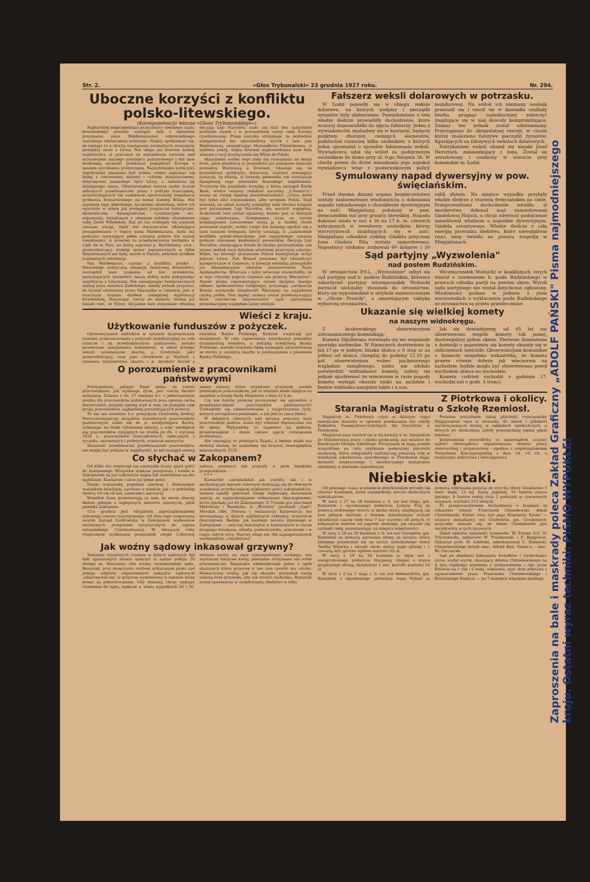Str. 2. «Głos Trybunalski» 23 grudnia 1927 roku. Nr. 294.
Uboczne korzyści z konfliktu polsko-litewskiego.
(Korespondencja własna «Głosu Trybunalskiego»).
Najbardziej nieprzejednani przeciwnicy obecnego rządu kowieńskiego powinni wystąpić dziś z żądaniem przyznania panu Waldemarasowi odpowiedniego wysokiego odznaczenia polskiego. Należy spodziewać się, że nastąpi to z chwilą nawiązania normalnych stosunków pomiędzy nami a Litwą. Nie ulega już bowiem żadnej wątpliwości, iż pracował on niezmiernie owocnie nad utrwaleniem naszego prestige'u państwowego i dał nam doskonałą możność przekonać poglądowo Europę o naszem wyrobieniu politycznem. Najwybitniejsi publicyści współcześni zmuszeni byli nolens volens zapoznać się bliżej z rzeczowemi danemi i cyframi statystycznemi, dotyczącemi przeszłego bytu Litwy, a zwłaszcza jej dzisiejszego stanu. Obserwowałem twarze nader licznie zebranych przedstawicieli prasy i polityki francuskiej, przysłuchujących się sumiennie opracowanej pogadance profesora Komarnickiego na temat kwestji Wilna. Nie zapomnę tego głębokiego, szczerego zdumienia, które ich ogarniało w miarę jak prelegent przytaczał historyczne, ekonomiczne, demograficzne, cywilizacyjne etc. argumenty, świadczące o rdzennie polskim charakterze całej Ziemi Wileńskiej. Raz po raz rozlegały się szeptem rzucane uwagi, bądź nie dwuznacznie zdradzające powątpiewanie o logice pana Waldemarasa, bądź też jaskrawo wyrażające pełen uznania podziw dla naszej cierpliwości. A przecież ta przedwieczorna herbatka w Cafe de la Paix, na którą zaprzsał p. Barthelemy, vice - przewodniczący komisji spraw zagranicznych w Izbie Deputowanych nie była, nawet w Paryżu, jedynem źródłem sumiennych informacji.
Pan Waldemaras, czyniąc z konfliktu polsko - litewskiego polityczną sensację światowej doniosłości, oszczędził nam szukania ad hoc pretekstów, pozwalających stwierdzić naszą dobrą wolę pokojowego współżycia z Litwinami. Nie umniejszając bezsprzecznych zasług pana ministra Zaleskiego, należy jednak przyznać, że tryumf odniesiony przez Marszałka w Genewie, jest w znacznym stopniu dziełem umiejętnej dyplomacji kowieńskiej. Nazywając rzeczy po imieniu, można już śmiało rzec, że Wilno, oficjalnie nam przyznane odnośną decyzją Ligi Narodów, stało się dziś bez zastrzeżeń polskiem nawet i w powszechnej opinji całej Europy cywilizowanej. Prasa paryska utrzymuje, że pośrednio zalegalizował ten sprawiedliwy wyrok i sam pan Waldemaras, oświadczając Marszałkowi Piłsudskiemu, iż wybiera pokój, wojna bowiem wypowiedziana nam była właśnie z racji przyłączenia się Wilna do Polski.
Aktualnemi wobec tego stały się rozważania na temat form, jakie przybiorą w przyszłości już pokojowe stosunki pomiędzy Warszawą a Kownem. Okazuje się, że przenikliwsi publicyści francuscy, trzeźwo oceniający sytuację, są zdania, iż formuła genewska nie rozwiązuje bynajmniej tego niezwykle doniosłego zagadnienia. Przytoczę dla przykładu krytykę, z którą wystąpił Emile Bure, wielce ceniony redaktor naczelny „L'Avenir'u": znany ze swojej lojalnej prawdomówności. „Litwa może być tylko albo sojusznikiem, albo wrogiem Polski. Stąd wniosek, że układ zawarty pomiędzy temi dwoma krajami pod patronatem Ligi Narodów, ma wartość względną. Aczkolwiek lont został zgaszony, bomba jest w dalszym ciągu naładowana. Stregemann wraz ze swoim kompanjonem Litwinowem mogą ją w każdej chwili ponownie zapalić, wobec czego nie możemy zgodzić się z tymi naszymi kolegami, którzy uważają, iż „załatwienie konfliktu polsko-litewskiego jest najwyższego uznania godnym sukcesem konferencji genewskiej. Decyzja Ligi Narodów, uświęcająca doszłe do skutku porozumienie, nie usuwa jednak racji dykalnie właściwej przyczyny zatargu: Wilno, na którego przyznanie Polsce kwestjonuje wciąż jeszcze Litwa. Pan Briand powinien był oświadczyć kategorycznie w Genewie, iż kwestję wileńską przesądziło już bezapelacyjnie odnośne postanowienie Rady Ambasadorów. Wówczas i tylko wówczas stwierdziłby, że w iego również pojęciu Genewa nie przeczy Wersalowi". Nawet pisma reprezentujące opinie skrajnie lewego odłamu społeczeństwa tutejszego, przyznają, „arogancja Kowna wystawiła cierpliwość Warszawy na wyjątkowo ciężką próbę. Tem lepiej! zadany został przekonywujący kłam oszczercze insynuowaniu nam uprawiania prowokacyjnej względem Litwy polityki.
Wieści z kraju.
Użytkowanie funduszów z pożyczek.
Opracowywanie wniosków w sprawie dysponowania sumami, przeznaczonemi z pożyczki stabilizacyjnej na cele rolnicze i na przedsiębiorstwa państwowe, zostało powierzone specjalnemu komitetowi, w skład którego weszli: wiceminister skarbu, p. Grodyński, jako przewodniczący, oraz jako członkowie p. Narbutt z ramienia ministerstwa skarbu i p. dyrektor Kozieł z ramienia Banku Polskiego. Komitet rozpoczął już działalność. W celu zapewnienia koordynacji pomiędzy działalnością komitetu, a polityką kredytową Banku Polskiego, wnioski komitetu będą wymagały zatwierdzenia ze strony p. ministra skarbu w porozumieniu z prezesem Banku Polskiego.
O porozumienie z pracownikami państwowymi
Porozumienie, jakiego Rząd unika, ze swemi pracownikami, jak wykazuje życie, jest rzeczą bardzo wskazaną. Ustawa z dn. 17 sierpnia b.r. o jednorazowym zasiłku dla pracowników państwowych poza ujemną cechą dorywczości, posiada szereg wad w tem, że pomijała całe grupy pracowników, najbardziej potrzebujących pomocy.
To też we wrześniu b.r. prezydjum Centralnej Komisji Porozumiewawczej związków zawodowych pracowników państwowych udało się do p. wicepremjera Bartla, wskazując na braki ogłoszonej ustawy, a więc nieobjęcie nią pracowników, przyjętych na służbę po dn. 1 stycznia 1926 r., pracowników kontraktowych, opłacanych z ryczałtu, sezonowych i próbnych, wreszcie emerytów.
Słuszność przedstawień przedstawicieli pracowników nie mogła być podana w wątpliwość, to też nastąpił szereg zmian ustawy, które stopniowo przyznały zasiłek pominiętym pracownikom, jak to ostatnio miało miejsce na zasadzie uchwały Rady Ministrów z dnia 12 b.m.
Czy nie byłoby prościej porozumieć się uprzednio z przedstawicielami pracowników państwowych? Uniknęłoby się zdenerwowania i rozgoryczenia tych, których początkowo pominięto, a nie jest to rzecz błaha.
W debatach obecnych nad sprawą poprawy bytu pracowników państw. winni być również dopuszczeni oni do głosu. Wpłynęłoby to napewno na głębsze, gruntowniejsze i danie celowe ujęcie rozwiązanie problematu.
Nie zmniejszy to prestige'u Rządu, a będzie miało ten dodatni skutek, że unikniemy się krzywd, bezwzględnia mimowolnych. P.I.D.
Co słychać w Zakopanem?
Od kilku dni rozpoczął się niezwykle liczny zjazd gości do Zakopanego. Wszystkie większe pensjonaty i hotele w Zakopanem są już całkowicie zajęte lub zamówione na dni najbliższe. Kawiarnie i ulice już pełne gości.
Dzięki wspaniałej pogodzie zimowej i doskonałym warunkom śnieżnym, zarówno w mieście, jak i w pobliskiej okolicy roi się od sań, saneczek i narciarzy.
Wszelkie dane przemawiają za tem, że sezon obecny będzie jednym z najlepszych sezonów zimowych, jakie pamięta Zakopane.
15-y grudnia jest oficjalnem zapoczątkowaniem zimowego sezonu turystycznego. Od dnia tego rozpoczyna zwykle Zarząd Uzdrowiska w Zakopanem wydawanie sezonowych przepustek turystycznych do rejonu tatrzańskiego Czechosłowacji. W bieżącym roku rozpoczęcie wydawania przepustek uległo 2-dniowej zwłoce, ponieważ nie przyszły w porę blankiety przepustkowe.
* * *
Kawiarnie zakopiańskie jak zwykle, tak i w nachodzącym sezonie zimowym dostosują się do obecnych zamiłowań przytłaczającej większości gości zakopiańskich. Ledwie opadły pierwsze śniegi rozpoczęły karwiarnie wyścig za najmodniejszemi orkiestrami dancingowemi, które zjechały już do Zakopanego. U Trzaski gra jazz-band Melodvaty i Bundzika, w „Bristolu" jazzband „Szał"; Morskie Oko, Polonia i restauracja Karpowicza też sprowadzają w dniach najbliższych orkiestry, oczywiście dancingowe. Będzie, jak każdego sezonu zimowego w Zakopanem — zwyczaj dancingów w kawiarniach w czasie drugiego śniadania, obiadu, podwieczorku, wieczorem i w ciągu całych nocy. Starczy zdaje się, dla najzagorzalszych zwolenników „charlestona".
Jak woźny sądowy inkasował grzywny?
Tematem ożywionych rozmów w kołach sądowych był fakt ujawnionych świeżo nadużyć w sądzie pokoju 26 okręgu m. Warszawy. Oto woźny wymienionego sądu, Banasiak, przy doręczaniu osobom wskazanym przez sąd pokoju odpisów odpowiednich nakazów sądowych „ofiarowywał się" iż grzywnę wymienioną w nakazie może ponać za pokwitowaniem. Gdy skazany, chcąc uniknąć chodzenia do sądu, wpłacał w wielu wypadkach 20 i 30- złotowe kwoty na ręce niesumiennego woźnego, ten wystawiał fałszywe kwity, pieniądze otrzymane zaś sobie przywłaszczał. Banasiaka zdemaskowała jedna z ogób skazanych która grzywnę w ten sam sposób mu uiściła. Nieenczciwy woźny, jak się okazało, prowadził swoją własną listę grzywien, aby nie stracić rachunku. Banasiak został zawieszony w urzędowaniu, śledztwo w toku.
Fałszerz weksli dolarowych w potrzasku.
W Łodzi pojawiły się w obiegu weksle dolarowe, na których podpisy i pieczątki żyrantów były sfałszowane. Powiadomione o tem władze śledcze prowadziły dochodzenie, które wczoraj doprowadziło do ujęcia fałszerzy. Jeden z wywiadowców, znalazłszy się w kawiarni, będącej punktem zbornym ciemnych elementów, podsłuchał rozmowę kilku osobników, z których jeden opowiadał o sposobie fałszowania weksli. Wywiadowca udał się wślad za podejrzanym osobnikiem do domu przy ul. 6-go Sierpnia 36. W chwilę potem do drzwi mieszkania jego zapukał wywiadowca wraz z posterunkowym policji mundurowej. Na widok ich nieznany osobnik przeraził się i rzucił się w kierunku szuflady biurka pragnąc najwidoczniej zniszczyć znajdujące się w niej dowody kompromitujące. Zamiar ten jednak został udaremniony. Przystąpiono do skrupulatnej rewizji, w czasie której znaleziono fałszywe pieczątki żyrantów, figurujących na fałszywych wekslach dolarowych.
Fabrykantem weksli okazał się niejaki Józef Hersztark, zamieszkujący z żoną. Został on aresztowany i osadzony w areszcie przy komendzie m. Łodzi.
Symulowany napad dywersyjny w pow. święciańskim.
Przed dwoma dniami organa bezpieczeństwa zostały zaalarmowane wiadomością o dokonaniu napadu rabunkowego o charakterze dywersyjnym na zaść. Miejgielany, położony w pow. święciańskim tuż przy granicy litewskiej. Napadu dokonać miało w noc z 16 na 17 b. m. czterech uzbrojonych w rewolwery osobników, którzy sterroryzowali znajdujących się w zaść. Miejgielany członków rodziny Gindela przyczem żona Gindela Etla została zamordowana. Napastnicy rzekomo zrabowali 60 dolarów i 30 rubli złotem. Na miejsce wypadku przybyły władze śledcze z starostą święciańskim na czele. Przeprowadzone dochodzenie ustaliło, iż morderstwa dokonał mąż zamordowanej Gindelowej Nojach, a chcąc odwrócić podejrzenie zameldował władzom o napadzie dywersyjnym. Gindela aresztowano. Władze śledcze z całą energją prowadzą śledztwo, które niewątpliwie rzuci snop światła na ponurą tragedję w Miejgielanach.
Sąd partyjny „Wyzwolenia"
nad posłem Rudzińskim.
W stronnictwie P.S.L. „Wyzwolenie" odbył się sąd partyjny nad b. posłem Rudzińskim, któremu oskarżyciel partyjny wicemarszałek Woźnicki zarzucał nielojalny stosunek do stronnictwa, który się wypowiedział w artykule zamieszczonym w „Głosie Prawdy", a omawiającym taktykę wyborczą stronnictwa.
Wicemarszałek Woźnicki w konkluzjach swych wniósł o zawieszenie b. posła Rudzińskiego w prawach członka partji na pewien okres. Wyrok sądu partyjnego nie został dotychczas ogłoszony. Wiadomości podane w jednem z pism warszawskich o wykluczenia posła Rudzińskiego ze stronnictwa są przeto przedwczesne.
Ukazanie się wielkiej komety
na naszym widnokręgu.
Z krakowskiego obserwatorjum astronomicznego komunikują:
Kometa Skjellerupa rozwinęła się we wspaniałe zjawisko niebieskie. W Niemczech dostrzeżono ją już 17-go w pełnym blasku słońca o 8 stop ni na północ od słońca. Onegdaj do godziny 12.10 po poł. obserwatorjum wobec pochmurnego względnie zamglonego, nieba nie zdołało potwierdzić widzialności komety, należy się jednak spodziewać że wieczorem w razie pogody kometa wystąpi okazale nisko na zachdzie i będzie widzialna nazajutrz także i u nas.
Jak się dowiadujemy, od 45 lat nie obserwowano wogóle komety tak jasnej, dostrzegalnej gołem okiem. Pierwsze doniesienia z Australji o pojawieniu się komety okazały się w obliczeniach nieścisłe. Obserwatorjum komunikat o komecie uzupełnia wskazówką, że kometa prawie równie dobrze jak wieczorem na zachodzie, będzie mogła być obserwowana przed wschodem słońca na wschodzie.
Kometa codzień zachodzi o godzinie 17, wschodzi zaś o godz. 4 (rano).
Z Piotrkowa i okolicy.
Starania Magistratu o Szkołę Rzemiosł.
Magistrat m. Piotrkowa czyni w dalszym ciągu energiczne starania w sprawie przekazania mu szkoły Zakładów Przemysłowo-Szkolnych dla Inwalidów w Piotrkowie.
Magistrat nasz zwrócił się w tej kwestji w m. listopadzie do Ministerstwa pracy i opieki społecznej, zaś ostatnio do Kuratorjum Okręgu Szkolnego. Poczynania te mają przede wszystkiem na celu uzyskanie podważnej placówki naukowej, która odegrałaby nadzwyczaj poważną rolę w dziedzinie szkolnictwa zawodowego w Piotrkowie dając możność praktycznego i teoretycznego kształcenia młodzieży w kierunku zawodowym.
Pozatem posiadanie takiej placówki rozwiązałoby Magistratowi ręce w stosunku do sierot i półsierot wychowywanych dzisiaj w zakładach opiekuńczych, a których po skończeniu szkoły powszechnej niema gdzie lokować.
Jednocześnie pozwoliłoby to samorządom uczynić zadość obowiązkowi organizowania domów pracy dobrowolnej i przymusowej - zgodnie z rozporządzeniem Prezydenta Rzeczypospolitej z dnia 14. 10 r.b. o zwalczaniu żebractwa i włóczęgostwa.
Niebieskie ptaki.
Od pewnego czasu w powiecie piotrkowskim poczęły się zdarzać kradzieże, które zaniepokoiły mocno okolicznych mieszkańców.
W nocy z 27 na 28 kwietnia r. b. we wsi Ozga, gm. Kamieńsk z ogrodzonego podwórza Justyny Fraj za pomocą zrobionego otworu w dachu obory, znajdującej się pod jednym dachem z domem mieszkalnym zostało skradzione czarne cielę oraz 7 kur wartości 68 złotych. O kilkanaście metrów od zagrody złodzieje, jak okazało się zarżnęli cielę, pozostawiając na miejscu wnętrzności.
W nocy z 29 na 30 kwietnia r. b. we wsi Gorzędów, gm. Kamieńsk za pomocą wyrwania słomy ze szczytu obory złodzieje przedostali się na szczyt mieszkalnego domu Teofila Wójerka i skradli około metra mąki żytniej i 1 czwartą mtr. grochu ogółem wartości 65 zł.
W nocy z 29 na 30 kwietnia w tejże wsi z nieogrodzonego podwórza Marjanny Glejzer z kopca przykrytego słomą, skradziono 1 mtr. kartofli wartości 16 zł.
W nocy z 2 na 3 maja r. b. we wsi Aleksandrów, gm. Kamieńsk z ogrodzonego podwórza Anny Nykiel za pomocą oderwania pozycja ze strychu obory skradziono 1 metr. mąki, 25 kg. kaszy jaglanej, 10 funtów pierza gęsiego, 9 funtów wełny oraz 2 poduszki w czerwonych wsypach, wartości 212 złotych.
Po przeprowadzonem dochodzeniu o kradzież tę oskarżeni zostali: Franciszek Chmielewski, Adam Chmielewski, Kmieć oraz syn jego Konstanty Kmieć — wszyscy mieszkańcy wsi Grabostów, gm. Gorzkowice, przyczem okazało się, że Adam Chmielewski jest recydywistą w tych sprawach.
Skład sędziów stanowili: przewodn. W. Prezes S.O. W. Tchorzewski, sędziowie W. Prażmowski i P. Baggowut. Oskarżał prok. H. Izdebski, sekretarzował C. Rzepecki. Chmielewskiego bronił mec. Alfred Kon, Kmiecia - mec. Br. Owczarek.
Sąd po zbadaniu kilkunastu świadków i wysłuchaniu stron, wydał wyrok, skazujący Adama Chmielewskiego na 4 lata ciężkiego więzienia z pozbawieniem i ogr. praw Kmiecia na 1 rok i 6 mies. więzienia, zast. dom poprawy z ograniczeniem praw, Franciszka Chmielewskiego i Konstantego Kmiecia — po 7 miesięcy więzienia każdego.
Zaproszenia na bale i maskrady poleca Zakład Graficzny „ADOLF PAŃSKI" Pisma najmodniejszego kroju. Ostatni wyraz techniki: PISMO WYPUKŁE!